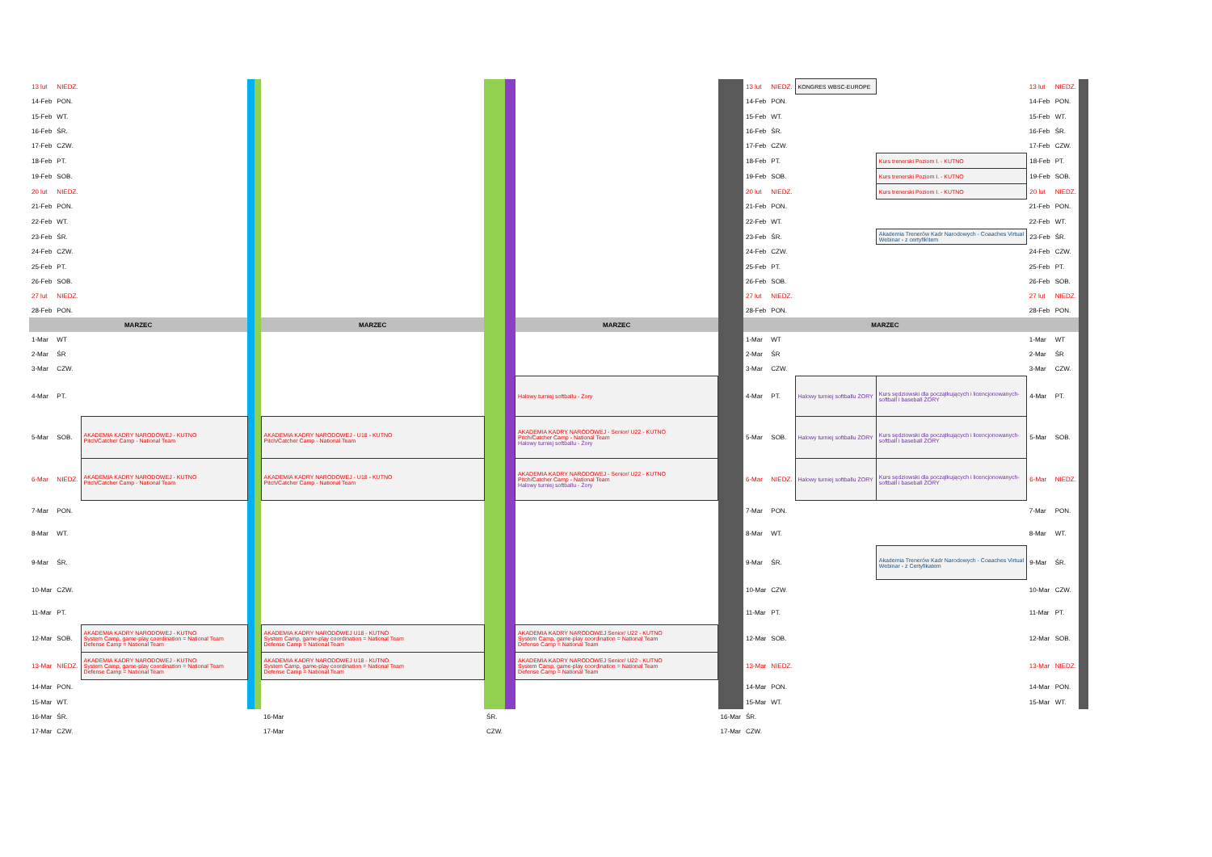| 13 lut | NIEDZ. | | | | | | | | | 13 lut | NIEDZ. | KONGRES WBSC-EUROPE | | 13 lut | NIEDZ. | |
| 14-Feb | PON. | | | | | | | | | 14-Feb | PON. | | | 14-Feb | PON. | |
| 15-Feb | WT. | | | | | | | | | 15-Feb | WT. | | | 15-Feb | WT. | |
| 16-Feb | ŚR. | | | | | | | | | 16-Feb | ŚR. | | | 16-Feb | ŚR. | |
| 17-Feb | CZW. | | | | | | | | | 17-Feb | CZW. | | | 17-Feb | CZW. | |
| 18-Feb | PT. | | | | | | | | | 18-Feb | PT. | | Kurs trenerski Poziom I. - KUTNO | 18-Feb | PT. | |
| 19-Feb | SOB. | | | | | | | | | 19-Feb | SOB. | | Kurs trenerski Poziom I. - KUTNO | 19-Feb | SOB. | |
| 20 lut | NIEDZ. | | | | | | | | | 20 lut | NIEDZ. | | Kurs trenerski Poziom I. - KUTNO | 20 lut | NIEDZ. | |
| 21-Feb | PON. | | | | | | | | | 21-Feb | PON. | | | 21-Feb | PON. | |
| 22-Feb | WT. | | | | | | | | | 22-Feb | WT. | | | 22-Feb | WT. | |
| 23-Feb | ŚR. | | | | | | | | | 23-Feb | ŚR. | | Akademia Trenerów Kadr Narodowych - Coaaches Virtual Webinar - z certyfik\tem | 23-Feb | ŚR. | |
| 24-Feb | CZW. | | | | | | | | | 24-Feb | CZW. | | | 24-Feb | CZW. | |
| 25-Feb | PT. | | | | | | | | | 25-Feb | PT. | | | 25-Feb | PT. | |
| 26-Feb | SOB. | | | | | | | | | 26-Feb | SOB. | | | 26-Feb | SOB. | |
| 27 lut | NIEDZ. | | | | | | | | | 27 lut | NIEDZ. | | | 27 lut | NIEDZ. | |
| 28-Feb | PON. | | | | | | | | | 28-Feb | PON. | | | 28-Feb | PON. | |
| MARZEC | | | | | MARZEC | | | MARZEC | | MARZEC | | | | | | |
| 1-Mar | WT | | | | | | | | | 1-Mar | WT | | | 1-Mar | WT | |
| 2-Mar | ŚR | | | | | | | | | 2-Mar | ŚR | | | 2-Mar | ŚR | |
| 3-Mar | CZW. | | | | | | | | | 3-Mar | CZW. | | | 3-Mar | CZW. | |
| 4-Mar | PT. | | | | | | | Halowy turniej softballu - Żory | | 4-Mar | PT. | Halowy turniej softballu ŻORY | Kurs sędziowski dla początkujących i licencjonowanych- softball i baseball ŻORY | 4-Mar | PT. | |
| 5-Mar | SOB. | AKADEMIA KADRY NARODOWEJ - KUTNO Pitch/Catcher Camp - National Team | | | AKADEMIA KADRY NARODOWEJ - U18 - KUTNO Pitch/Catcher Camp - National Team | | | AKADEMIA KADRY NARODOWEJ - Senior/ U22 - KUTNO Pitch/Catcher Camp - National Team Halowy turniej softballu - Żory | | 5-Mar | SOB. | Halowy turniej softballu ŻORY | Kurs sędziowski dla początkujących i licencjonowanych- softball i baseball ŻORY | 5-Mar | SOB. | |
| 6-Mar | NIEDZ. | AKADEMIA KADRY NARODOWEJ - KUTNO Pitch/Catcher Camp - National Team | | | AKADEMIA KADRY NARODOWEJ - U18 - KUTNO Pitch/Catcher Camp - National Team | | | AKADEMIA KADRY NARODOWEJ - Senior/ U22 - KUTNO Pitch/Catcher Camp - National Team Halowy turniej softballu - Żory | | 6-Mar | NIEDZ. | Halowy turniej softballu ŻORY | Kurs sędziowski dla początkujących i licencjonowanych- softball i baseball ŻORY | 6-Mar | NIEDZ. | |
| 7-Mar | PON. | | | | | | | | | 7-Mar | PON. | | | 7-Mar | PON. | |
| 8-Mar | WT. | | | | | | | | | 8-Mar | WT. | | | 8-Mar | WT. | |
| 9-Mar | ŚR. | | | | | | | | | 9-Mar | ŚR. | | Akademia Trenerów Kadr Narodowych - Coaaches Virtual Webinar - z Certyfikatem | 9-Mar | ŚR. | |
| 10-Mar | CZW. | | | | | | | | | 10-Mar | CZW. | | | 10-Mar | CZW. | |
| 11-Mar | PT. | | | | | | | | | 11-Mar | PT. | | | 11-Mar | PT. | |
| 12-Mar | SOB. | AKADEMIA KADRY NARODOWEJ - KUTNO System Camp, game-play coordination = National Team Defense Camp = National Team | | | AKADEMIA KADRY NARODOWEJ U18 - KUTNO System Camp, game-play coordination = National Team Defense Camp = National Team | | | AKADEMIA KADRY NARODOWEJ Senior/ U22 - KUTNO System Camp, game-play coordination = National Team Defense Camp = National Team | | 12-Mar | SOB. | | | 12-Mar | SOB. | |
| 13-Mar | NIEDZ. | AKADEMIA KADRY NARODOWEJ - KUTNO System Camp, game-play coordination = National Team Defense Camp = National Team | | | AKADEMIA KADRY NARODOWEJ U18 - KUTNO System Camp, game-play coordination = National Team Defense Camp = National Team | | | AKADEMIA KADRY NARODOWEJ Senior/ U22 - KUTNO System Camp, game-play coordination = National Team Defense Camp = National Team | | 13-Mar | NIEDZ. | | | 13-Mar | NIEDZ. | |
| 14-Mar | PON. | | | | | | | | | 14-Mar | PON. | | | 14-Mar | PON. | |
| 15-Mar | WT. | | | | | | | | | 15-Mar | WT. | | | 15-Mar | WT. | |
| 16-Mar | ŚR. | | | | 16-Mar | ŚR. | | | 16-Mar | ŚR. | | | | | | |
| 17-Mar | CZW. | | | | 17-Mar | CZW. | | | 17-Mar | CZW. | | | | | | |